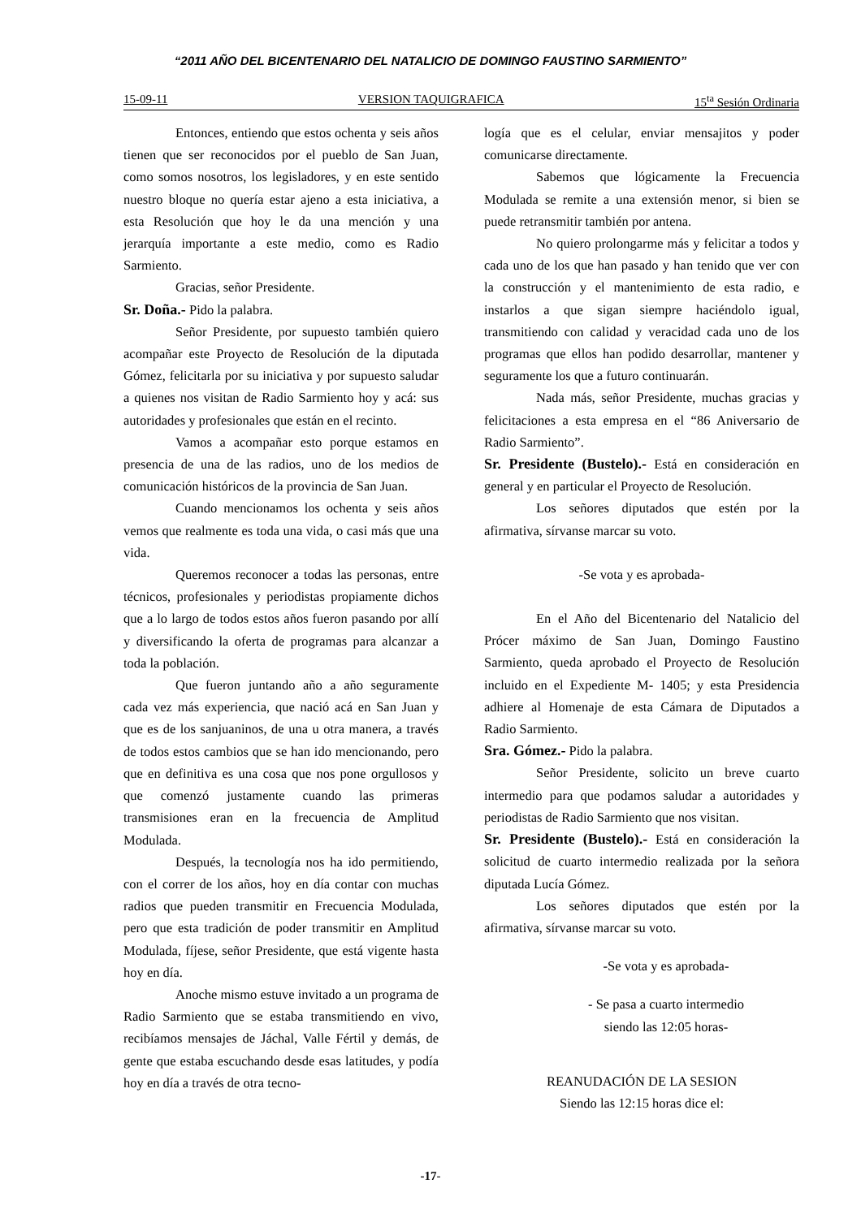“2011 AÑO DEL BICENTENARIO DEL NATALICIO DE DOMINGO FAUSTINO SARMIENTO”
15-09-11 VERSION TAQUIGRAFICA 15<sup>ta</sup> Sesión Ordinaria
Entonces, entiendo que estos ochenta y seis años tienen que ser reconocidos por el pueblo de San Juan, como somos nosotros, los legisladores, y en este sentido nuestro bloque no quería estar ajeno a esta iniciativa, a esta Resolución que hoy le da una mención y una jerarquía importante a este medio, como es Radio Sarmiento.
Gracias, señor Presidente.
Sr. Doña.- Pido la palabra.
Señor Presidente, por supuesto también quiero acompañar este Proyecto de Resolución de la diputada Gómez, felicitarla por su iniciativa y por supuesto saludar a quienes nos visitan de Radio Sarmiento hoy y acá: sus autoridades y profesionales que están en el recinto.
Vamos a acompañar esto porque estamos en presencia de una de las radios, uno de los medios de comunicación históricos de la provincia de San Juan.
Cuando mencionamos los ochenta y seis años vemos que realmente es toda una vida, o casi más que una vida.
Queremos reconocer a todas las personas, entre técnicos, profesionales y periodistas propiamente dichos que a lo largo de todos estos años fueron pasando por allí y diversificando la oferta de programas para alcanzar a toda la población.
Que fueron juntando año a año seguramente cada vez más experiencia, que nació acá en San Juan y que es de los sanjuaninos, de una u otra manera, a través de todos estos cambios que se han ido mencionando, pero que en definitiva es una cosa que nos pone orgullosos y que comenzó justamente cuando las primeras transmisiones eran en la frecuencia de Amplitud Modulada.
Después, la tecnología nos ha ido permitiendo, con el correr de los años, hoy en día contar con muchas radios que pueden transmitir en Frecuencia Modulada, pero que esta tradición de poder transmitir en Amplitud Modulada, fíjese, señor Presidente, que está vigente hasta hoy en día.
Anoche mismo estuve invitado a un programa de Radio Sarmiento que se estaba transmitiendo en vivo, recibíamos mensajes de Jáchal, Valle Fértil y demás, de gente que estaba escuchando desde esas latitudes, y podía hoy en día a través de otra tecno-
logía que es el celular, enviar mensajitos y poder comunicarse directamente.
Sabemos que lógicamente la Frecuencia Modulada se remite a una extensión menor, si bien se puede retransmitir también por antena.
No quiero prolongarme más y felicitar a todos y cada uno de los que han pasado y han tenido que ver con la construcción y el mantenimiento de esta radio, e instarlos a que sigan siempre haciéndolo igual, transmitiendo con calidad y veracidad cada uno de los programas que ellos han podido desarrollar, mantener y seguramente los que a futuro continuarán.
Nada más, señor Presidente, muchas gracias y felicitaciones a esta empresa en el “86 Aniversario de Radio Sarmiento”.
Sr. Presidente (Bustelo).- Está en consideración en general y en particular el Proyecto de Resolución.
Los señores diputados que estén por la afirmativa, sírvanse marcar su voto.
-Se vota y es aprobada-
En el Año del Bicentenario del Natalicio del Prócer máximo de San Juan, Domingo Faustino Sarmiento, queda aprobado el Proyecto de Resolución incluido en el Expediente M- 1405; y esta Presidencia adhiere al Homenaje de esta Cámara de Diputados a Radio Sarmiento.
Sra. Gómez.- Pido la palabra.
Señor Presidente, solicito un breve cuarto intermedio para que podamos saludar a autoridades y periodistas de Radio Sarmiento que nos visitan.
Sr. Presidente (Bustelo).- Está en consideración la solicitud de cuarto intermedio realizada por la señora diputada Lucía Gómez.
Los señores diputados que estén por la afirmativa, sírvanse marcar su voto.
-Se vota y es aprobada-
- Se pasa a cuarto intermedio
siendo las 12:05 horas-
REANUDACIÓN DE LA SESION
Siendo las 12:15 horas dice el:
-17-